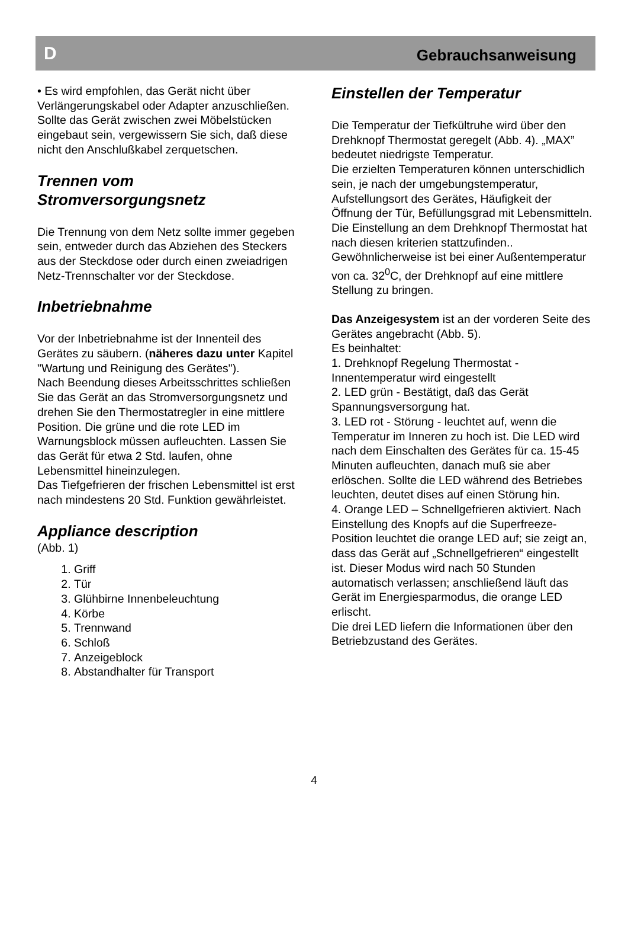D Gebrauchsanweisung
• Es wird empfohlen, das Gerät nicht über Verlängerungskabel oder Adapter anzuschließen.
Sollte das Gerät zwischen zwei Möbelstücken eingebaut sein, vergewissern Sie sich, daß diese nicht den Anschlußkabel zerquetschen.
Trennen vom Stromversorgungsnetz
Die Trennung von dem Netz sollte immer gegeben sein, entweder durch das Abziehen des Steckers aus der Steckdose oder durch einen zweiadrigen Netz-Trennschalter vor der Steckdose.
Inbetriebnahme
Vor der Inbetriebnahme ist der Innenteil des Gerätes zu säubern. (näheres dazu unter Kapitel "Wartung und Reinigung des Gerätes").
Nach Beendung dieses Arbeitsschrittes schließen Sie das Gerät an das Stromversorgungsnetz und drehen Sie den Thermostatregler in eine mittlere Position. Die grüne und die rote LED im Warnungsblock müssen aufleuchten. Lassen Sie das Gerät für etwa 2 Std. laufen, ohne Lebensmittel hineinzulegen.
Das Tiefgefrieren der frischen Lebensmittel ist erst nach mindestens 20 Std. Funktion gewährleistet.
Appliance description
(Abb. 1)
1. Griff
2. Tür
3. Glühbirne Innenbeleuchtung
4. Körbe
5. Trennwand
6. Schloß
7. Anzeigeblock
8. Abstandhalter für Transport
Einstellen der Temperatur
Die Temperatur der Tiefkültruhe wird über den Drehknopf Thermostat geregelt (Abb. 4). „MAX” bedeutet niedrigste Temperatur.
Die erzielten Temperaturen können unterschidlich sein, je nach der umgebungstemperatur, Aufstellungsort des Gerätes, Häufigkeit der Öffnung der Tür, Befüllungsgrad mit Lebensmitteln. Die Einstellung an dem Drehknopf Thermostat hat nach diesen kriterien stattzufinden..
Gewöhnlicherweise ist bei einer Außentemperatur von ca. 32<sup>0</sup>C, der Drehknopf auf eine mittlere Stellung zu bringen.
Das Anzeigesystem ist an der vorderen Seite des Gerätes angebracht (Abb. 5).
Es beinhaltet:
1. Drehknopf Regelung Thermostat - Innentemperatur wird eingestellt
2. LED grün - Bestätigt, daß das Gerät Spannungsversorgung hat.
3. LED rot - Störung - leuchtet auf, wenn die Temperatur im Inneren zu hoch ist. Die LED wird nach dem Einschalten des Gerätes für ca. 15-45 Minuten aufleuchten, danach muß sie aber erlöschen. Sollte die LED während des Betriebes leuchten, deutet dises auf einen Störung hin.
4. Orange LED – Schnellgefrieren aktiviert. Nach Einstellung des Knopfs auf die Superfreeze-Position leuchtet die orange LED auf; sie zeigt an, dass das Gerät auf „Schnellgefrieren“ eingestellt ist. Dieser Modus wird nach 50 Stunden automatisch verlassen; anschließend läuft das Gerät im Energiesparmodus, die orange LED erlischt.
Die drei LED liefern die Informationen über den Betriebzustand des Gerätes.
4